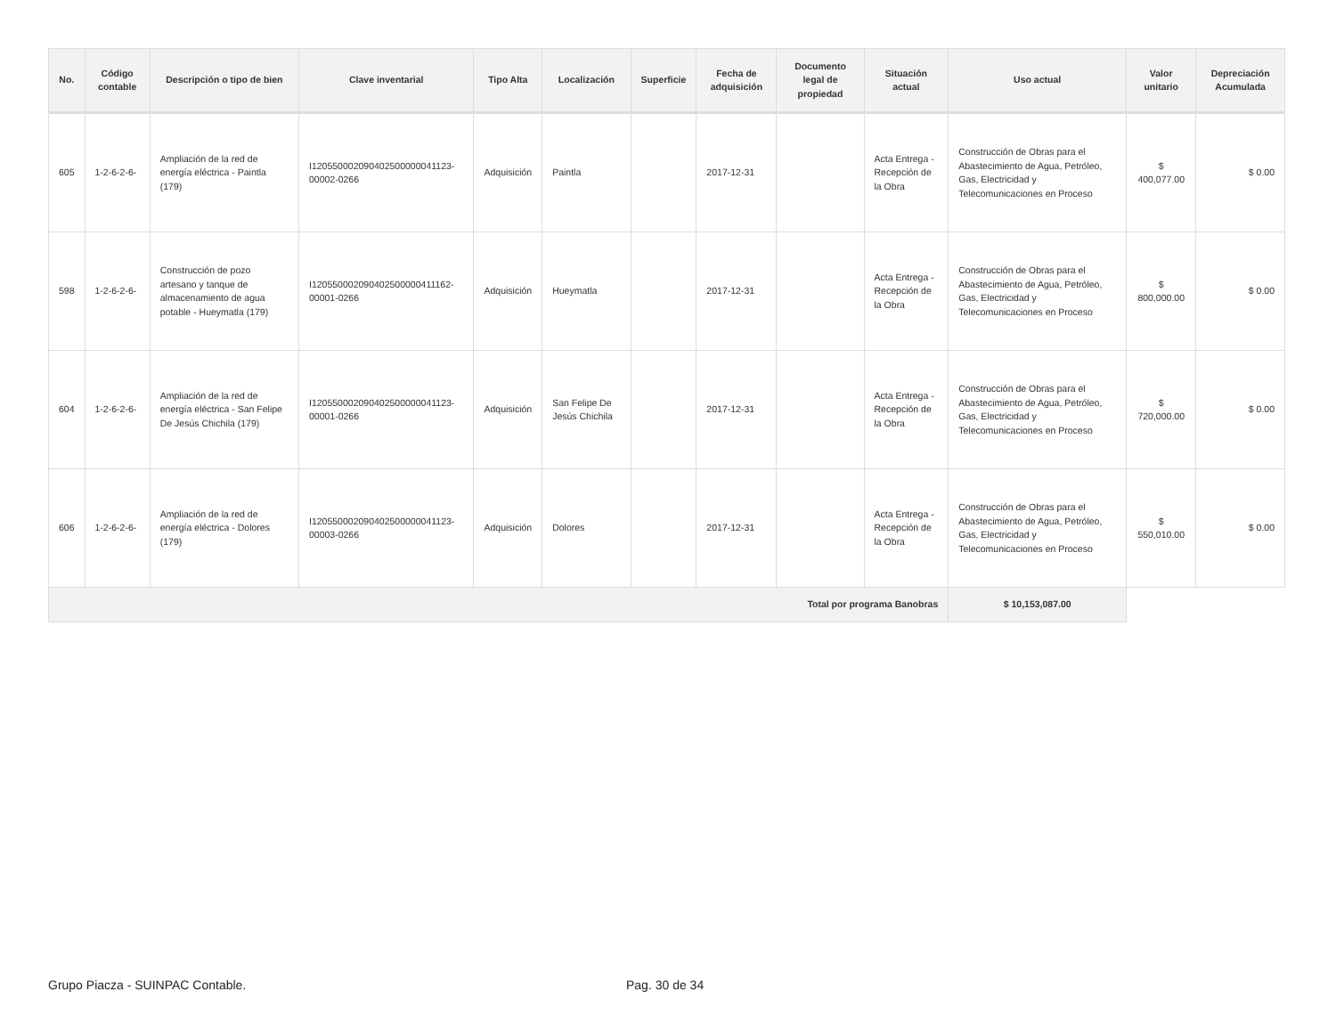| No. | Código contable | Descripción o tipo de bien | Clave inventarial | Tipo Alta | Localización | Superficie | Fecha de adquisición | Documento legal de propiedad | Situación actual | Uso actual | Valor unitario | Depreciación Acumulada |
| --- | --- | --- | --- | --- | --- | --- | --- | --- | --- | --- | --- | --- |
| 605 | 1-2-6-2-6- | Ampliación de la red de energía eléctrica - Paintla (179) | I120550002090402500000041123-00002-0266 | Adquisición | Paintla | | 2017-12-31 | | Acta Entrega - Recepción de la Obra | Construcción de Obras para el Abastecimiento de Agua, Petróleo, Gas, Electricidad y Telecomunicaciones en Proceso | $ 400,077.00 | $ 0.00 |
| 598 | 1-2-6-2-6- | Construcción de pozo artesano y tanque de almacenamiento de agua potable - Hueymatla (179) | I120550002090402500000411162-00001-0266 | Adquisición | Hueymatla | | 2017-12-31 | | Acta Entrega - Recepción de la Obra | Construcción de Obras para el Abastecimiento de Agua, Petróleo, Gas, Electricidad y Telecomunicaciones en Proceso | $ 800,000.00 | $ 0.00 |
| 604 | 1-2-6-2-6- | Ampliación de la red de energía eléctrica - San Felipe De Jesús Chichila (179) | I120550002090402500000041123-00001-0266 | Adquisición | San Felipe De Jesús Chichila | | 2017-12-31 | | Acta Entrega - Recepción de la Obra | Construcción de Obras para el Abastecimiento de Agua, Petróleo, Gas, Electricidad y Telecomunicaciones en Proceso | $ 720,000.00 | $ 0.00 |
| 606 | 1-2-6-2-6- | Ampliación de la red de energía eléctrica - Dolores (179) | I120550002090402500000041123-00003-0266 | Adquisición | Dolores | | 2017-12-31 | | Acta Entrega - Recepción de la Obra | Construcción de Obras para el Abastecimiento de Agua, Petróleo, Gas, Electricidad y Telecomunicaciones en Proceso | $ 550,010.00 | $ 0.00 |
| Total por programa Banobras | | | | | | | | | | $ 10,153,087.00 | | |
Grupo Piacza - SUINPAC Contable.
Pag. 30 de 34